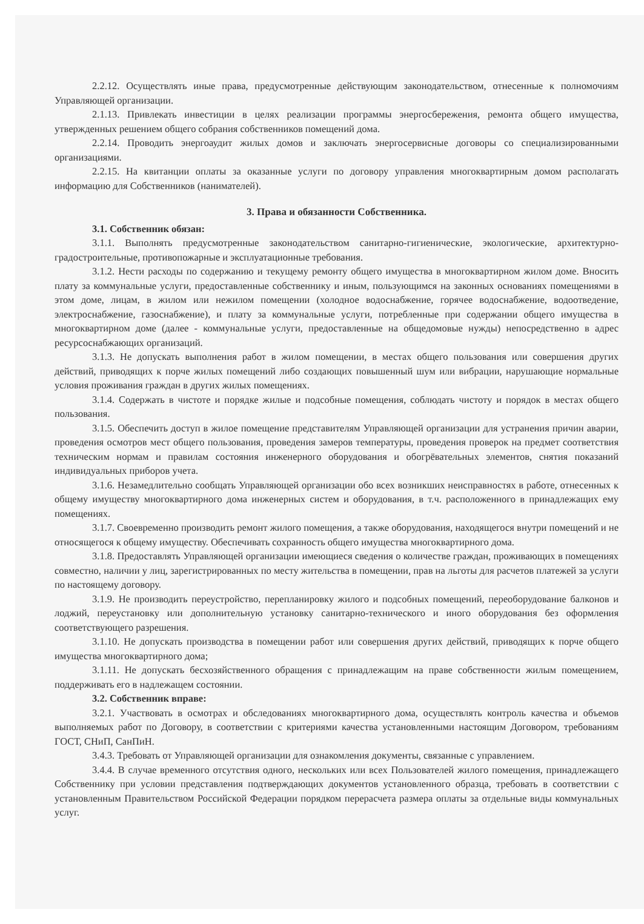2.2.12. Осуществлять иные права, предусмотренные действующим законодательством, отнесенные к полномочиям Управляющей организации.
2.1.13. Привлекать инвестиции в целях реализации программы энергосбережения, ремонта общего имущества, утвержденных решением общего собрания собственников помещений дома.
2.2.14. Проводить энергоаудит жилых домов и заключать энергосервисные договоры со специализированными организациями.
2.2.15. На квитанции оплаты за оказанные услуги по договору управления многоквартирным домом располагать информацию для Собственников (нанимателей).
3. Права и обязанности Собственника.
3.1. Собственник обязан:
3.1.1. Выполнять предусмотренные законодательством санитарно-гигиенические, экологические, архитектурно-градостроительные, противопожарные и эксплуатационные требования.
3.1.2. Нести расходы по содержанию и текущему ремонту общего имущества в многоквартирном жилом доме. Вносить плату за коммунальные услуги, предоставленные собственнику и иным, пользующимся на законных основаниях помещениями в этом доме, лицам, в жилом или нежилом помещении (холодное водоснабжение, горячее водоснабжение, водоотведение, электроснабжение, газоснабжение), и плату за коммунальные услуги, потребленные при содержании общего имущества в многоквартирном доме (далее - коммунальные услуги, предоставленные на общедомовые нужды) непосредственно в адрес ресурсоснабжающих организаций.
3.1.3. Не допускать выполнения работ в жилом помещении, в местах общего пользования или совершения других действий, приводящих к порче жилых помещений либо создающих повышенный шум или вибрации, нарушающие нормальные условия проживания граждан в других жилых помещениях.
3.1.4. Содержать в чистоте и порядке жилые и подсобные помещения, соблюдать чистоту и порядок в местах общего пользования.
3.1.5. Обеспечить доступ в жилое помещение представителям Управляющей организации для устранения причин аварии, проведения осмотров мест общего пользования, проведения замеров температуры, проведения проверок на предмет соответствия техническим нормам и правилам состояния инженерного оборудования и обогрёвательных элементов, снятия показаний индивидуальных приборов учета.
3.1.6. Незамедлительно сообщать Управляющей организации обо всех возникших неисправностях в работе, отнесенных к общему имуществу многоквартирного дома инженерных систем и оборудования, в т.ч. расположенного в принадлежащих ему помещениях.
3.1.7. Своевременно производить ремонт жилого помещения, а также оборудования, находящегося внутри помещений и не относящегося к общему имуществу. Обеспечивать сохранность общего имущества многоквартирного дома.
3.1.8. Предоставлять Управляющей организации имеющиеся сведения о количестве граждан, проживающих в помещениях совместно, наличии у лиц, зарегистрированных по месту жительства в помещении, прав на льготы для расчетов платежей за услуги по настоящему договору.
3.1.9. Не производить переустройство, перепланировку жилого и подсобных помещений, переоборудование балконов и лоджий, переустановку или дополнительную установку санитарно-технического и иного оборудования без оформления соответствующего разрешения.
3.1.10. Не допускать производства в помещении работ или совершения других действий, приводящих к порче общего имущества многоквартирного дома;
3.1.11. Не допускать бесхозяйственного обращения с принадлежащим на праве собственности жилым помещением, поддерживать его в надлежащем состоянии.
3.2. Собственник вправе:
3.2.1. Участвовать в осмотрах и обследованиях многоквартирного дома, осуществлять контроль качества и объемов выполняемых работ по Договору, в соответствии с критериями качества установленными настоящим Договором, требованиям ГОСТ, СНиП, СанПиН.
3.4.3. Требовать от Управляющей организации для ознакомления документы, связанные с управлением.
3.4.4. В случае временного отсутствия одного, нескольких или всех Пользователей жилого помещения, принадлежащего Собственнику при условии представления подтверждающих документов установленного образца, требовать в соответствии с установленным Правительством Российской Федерации порядком перерасчета размера оплаты за отдельные виды коммунальных услуг.